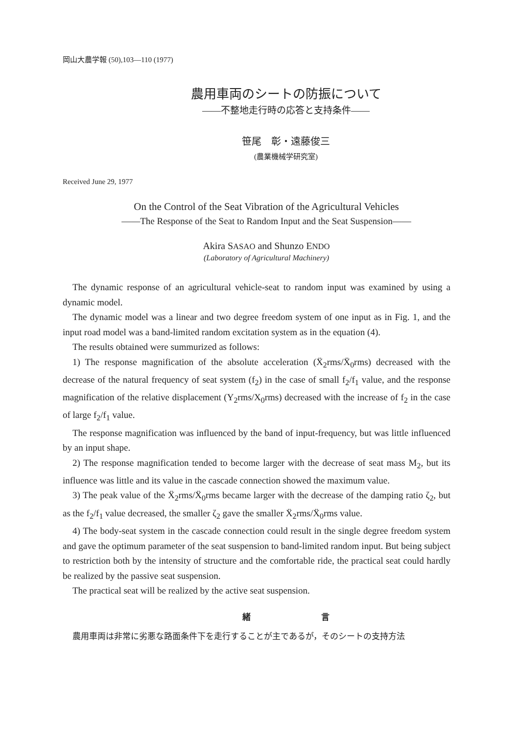岡山大農学報 (50),103—110 (1977)
農用車両のシートの防振について
——不整地走行時の応答と支持条件——
笹尾　彰・遠藤俊三
(農業機械学研究室)
Received June 29, 1977
On the Control of the Seat Vibration of the Agricultural Vehicles
——The Response of the Seat to Random Input and the Seat Suspension——
Akira SASAO and Shunzo ENDO
(Laboratory of Agricultural Machinery)
The dynamic response of an agricultural vehicle-seat to random input was examined by using a dynamic model.
The dynamic model was a linear and two degree freedom system of one input as in Fig. 1, and the input road model was a band-limited random excitation system as in the equation (4).
The results obtained were summurized as follows:
1) The response magnification of the absolute acceleration (Ẍ<sub>2</sub>rms/Ẍ<sub>0</sub>rms) decreased with the decrease of the natural frequency of seat system (f<sub>2</sub>) in the case of small f<sub>2</sub>/f<sub>1</sub> value, and the response magnification of the relative displacement (Y<sub>2</sub>rms/X<sub>0</sub>rms) decreased with the increase of f<sub>2</sub> in the case of large f<sub>2</sub>/f<sub>1</sub> value.
The response magnification was influenced by the band of input-frequency, but was little influenced by an input shape.
2) The response magnification tended to become larger with the decrease of seat mass M<sub>2</sub>, but its influence was little and its value in the cascade connection showed the maximum value.
3) The peak value of the Ẍ<sub>2</sub>rms/Ẍ<sub>0</sub>rms became larger with the decrease of the damping ratio ζ<sub>2</sub>, but as the f<sub>2</sub>/f<sub>1</sub> value decreased, the smaller ζ<sub>2</sub> gave the smaller Ẍ<sub>2</sub>rms/Ẍ<sub>0</sub>rms value.
4) The body-seat system in the cascade connection could result in the single degree freedom system and gave the optimum parameter of the seat suspension to band-limited random input. But being subject to restriction both by the intensity of structure and the comfortable ride, the practical seat could hardly be realized by the passive seat suspension.
The practical seat will be realized by the active seat suspension.
緒 言
農用車両は非常に劣悪な路面条件下を走行することが主であるが，そのシートの支持方法